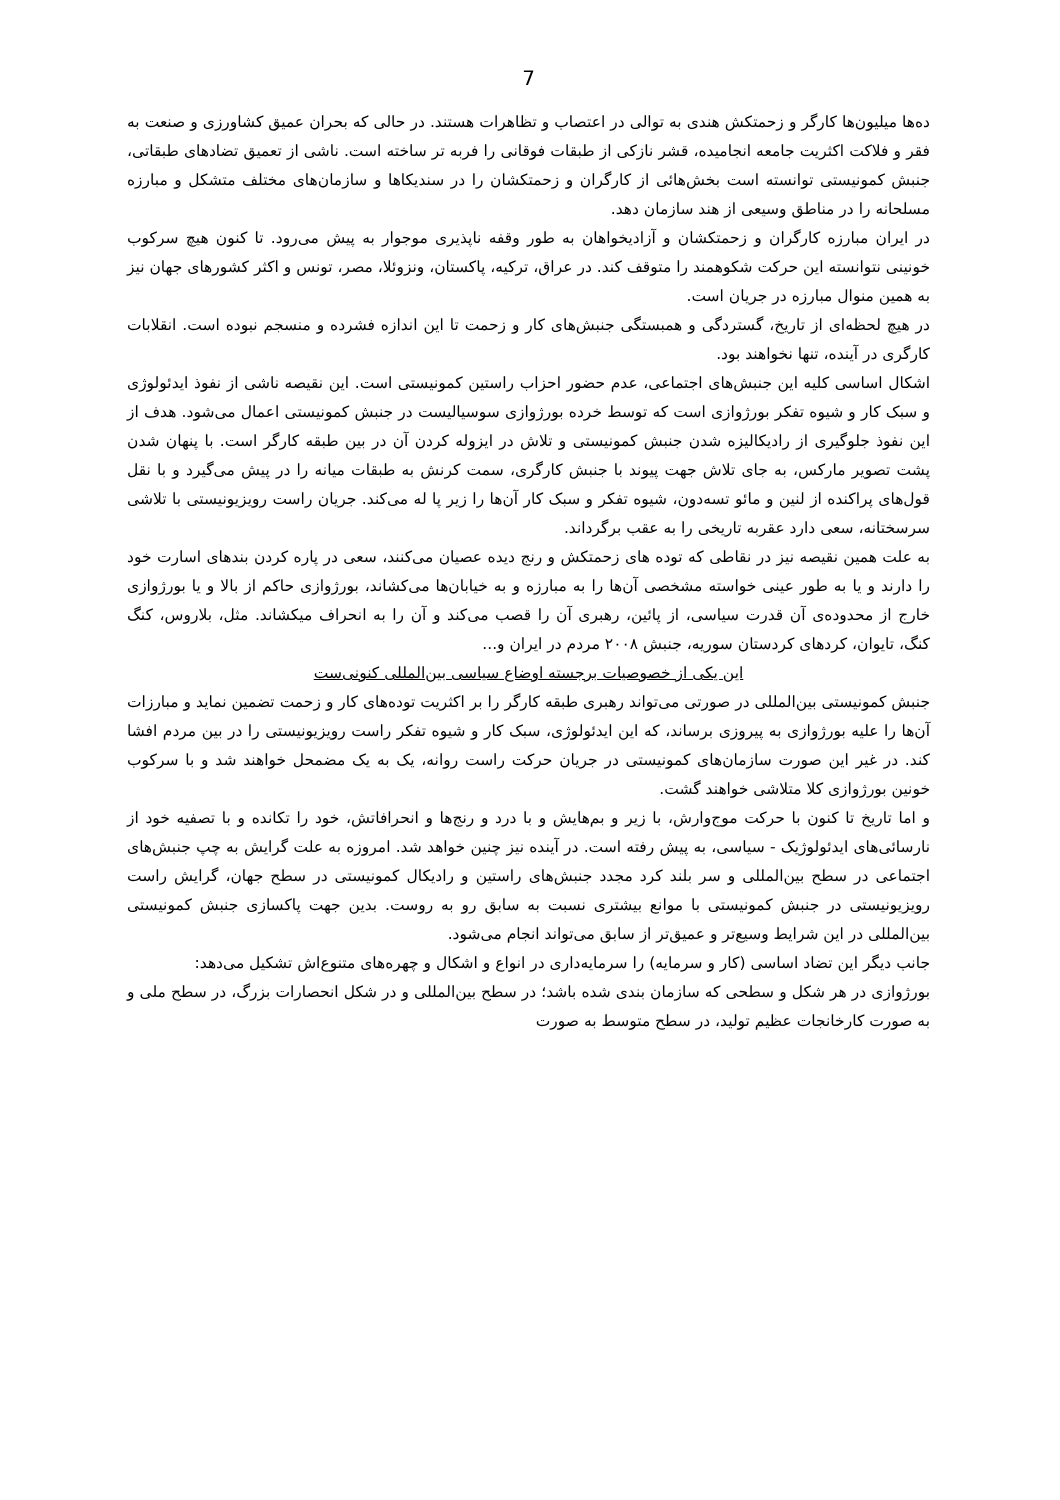7
ده‌ها میلیون‌ها کارگر و زحمتکش هندی به توالی در اعتصاب و تظاهرات هستند. در حالی که بحران عمیق کشاورزی و صنعت به فقر و فلاکت اکثریت جامعه انجامیده، قشر نازکی از طبقات فوقانی را فربه تر ساخته است. ناشی از تعمیق تضادهای طبقاتی، جنبش کمونیستی توانسته است بخش‌هائی از کارگران و زحمتکشان را در سندیکاها و سازمان‌های مختلف متشکل و مبارزه مسلحانه را در مناطق وسیعی از هند سازمان دهد.
در ایران مبارزه کارگران و زحمتکشان و آزادیخواهان به طور وقفه ناپذیری موجوار به پیش می‌رود. تا کنون هیچ سرکوب خونینی نتوانسته این حرکت شکوهمند را متوقف کند. در عراق، ترکیه، پاکستان، ونزوئلا، مصر، تونس و اکثر کشورهای جهان نیز به همین منوال مبارزه در جریان است.
در هیچ لحظه‌ای از تاریخ، گستردگی و همبستگی جنبش‌های کار و زحمت تا این اندازه فشرده و منسجم نبوده است. انقلابات کارگری در آینده، تنها نخواهند بود.
اشکال اساسی کلیه این جنبش‌های اجتماعی، عدم حضور احزاب راستین کمونیستی است. این نقیصه ناشی از نفوذ ایدئولوژی و سبک کار و شیوه تفکر بورژوازی است که توسط خرده بورژوازی سوسیالیست در جنبش کمونیستی اعمال می‌شود. هدف از این نفوذ جلوگیری از رادیکالیزه شدن جنبش کمونیستی و تلاش در ایزوله کردن آن در بین طبقه کارگر است. با پنهان شدن پشت تصویر مارکس، به جای تلاش جهت پیوند با جنبش کارگری، سمت کرنش به طبقات میانه را در پیش می‌گیرد و با نقل قول‌های پراکنده از لنین و مائو تسه‌دون، شیوه تفکر و سبک کار آن‌ها را زیر پا له می‌کند. جریان راست رویزیونیستی با تلاشی سرسختانه، سعی دارد عقربه تاریخی را به عقب برگرداند.
به علت همین نقیصه نیز در نقاطی که توده های زحمتکش و رنج دیده عصیان می‌کنند، سعی در پاره کردن بندهای اسارت خود را دارند و یا به طور عینی خواسته مشخصی آن‌ها را به مبارزه و به خیابان‌ها می‌کشاند، بورژوازی حاکم از بالا و یا بورژوازی خارج از محدوده‌ی آن قدرت سیاسی، از پائین، رهبری آن را قصب می‌کند و آن را به انحراف میکشاند. مثل، بلاروس، کنگ کنگ، تایوان، کردهای کردستان سوریه، جنبش ۲۰۰۸ مردم در ایران و...
این یکی از خصوصیات برجسته اوضاع سیاسی بین‌المللی کنونی‌ست
جنبش کمونیستی بین‌المللی در صورتی می‌تواند رهبری طبقه کارگر را بر اکثریت توده‌های کار و زحمت تضمین نماید و مبارزات آن‌ها را علیه بورژوازی به پیروزی برساند، که این ایدئولوژی، سبک کار و شیوه تفکر راست رویزیونیستی را در بین مردم افشا کند. در غیر این صورت سازمان‌های کمونیستی در جریان حرکت راست روانه، یک به یک مضمحل خواهند شد و با سرکوب خونین بورژوازی کلا متلاشی خواهند گشت.
و اما تاریخ تا کنون با حرکت موج‌وارش، با زیر و بم‌هایش و با درد و رنج‌ها و انحرافاتش، خود را تکانده و با تصفیه خود از نارسائی‌های ایدئولوژیک - سیاسی، به پیش رفته است. در آینده نیز چنین خواهد شد. امروزه به علت گرایش به چپ جنبش‌های اجتماعی در سطح بین‌المللی و سر بلند کرد مجدد جنبش‌های راستین و رادیکال کمونیستی در سطح جهان، گرایش راست رویزیونیستی در جنبش کمونیستی با موانع بیشتری نسبت به سابق رو به روست. بدین جهت پاکسازی جنبش کمونیستی بین‌المللی در این شرایط وسیع‌تر و عمیق‌تر از سابق می‌تواند انجام می‌شود.
جانب دیگر این تضاد اساسی (کار و سرمایه) را سرمایه‌داری در انواع و اشکال و چهره‌های متنوع‌اش تشکیل می‌دهد:
بورژوازی در هر شکل و سطحی که سازمان بندی شده باشد؛ در سطح بین‌المللی و در شکل انحصارات بزرگ، در سطح ملی و به صورت کارخانجات عظیم تولید، در سطح متوسط به صورت